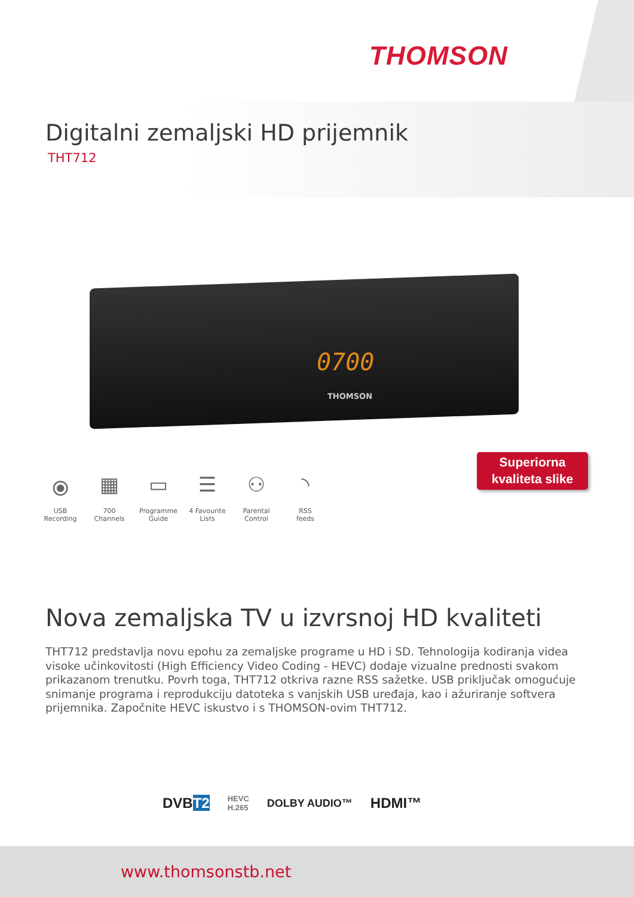THOMSON
Digitalni zemaljski HD prijemnik
THT712
0700
THOMSON
Superiorna
kvaliteta slike
⦿
USB
Recording
▦
700
Channels
▭
Programme
Guide
☰
4 Favourite
Lists
⚇
Parental
Control
◝
RSS
feeds
Nova zemaljska TV u izvrsnoj HD kvaliteti
THT712 predstavlja novu epohu za zemaljske programe u HD i SD. Tehnologija kodiranja videa visoke učinkovitosti (High Efficiency Video Coding - HEVC) dodaje vizualne prednosti svakom prikazanom trenutku. Povrh toga, THT712 otkriva razne RSS sažetke. USB priključak omogućuje snimanje programa i reprodukciju datoteka s vanjskih USB uređaja, kao i ažuriranje softvera prijemnika. Započnite HEVC iskustvo i s THOMSON-ovim THT712.
DVBT2 HEVC
H.265 DOLBY AUDIO™ HDMI™
www.thomsonstb.net